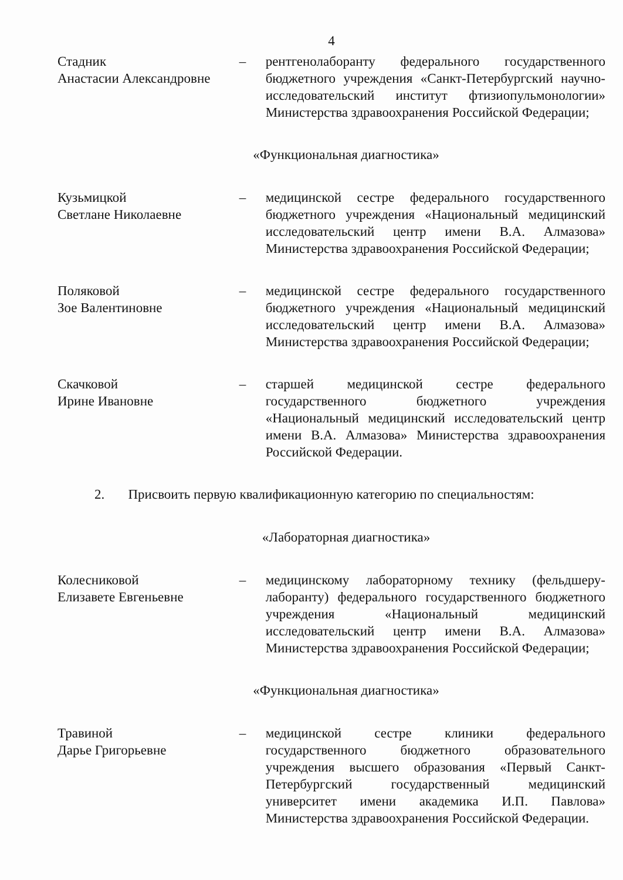4
Стадник
Анастасии Александровне
– рентгенолаборанту федерального государственного бюджетного учреждения «Санкт-Петербургский научно-исследовательский институт фтизиопульмонологии» Министерства здравоохранения Российской Федерации;
«Функциональная диагностика»
Кузьмицкой
Светлане Николаевне
– медицинской сестре федерального государственного бюджетного учреждения «Национальный медицинский исследовательский центр имени В.А. Алмазова» Министерства здравоохранения Российской Федерации;
Поляковой
Зое Валентиновне
– медицинской сестре федерального государственного бюджетного учреждения «Национальный медицинский исследовательский центр имени В.А. Алмазова» Министерства здравоохранения Российской Федерации;
Скачковой
Ирине Ивановне
– старшей медицинской сестре федерального государственного бюджетного учреждения «Национальный медицинский исследовательский центр имени В.А. Алмазова» Министерства здравоохранения Российской Федерации.
2. Присвоить первую квалификационную категорию по специальностям:
«Лабораторная диагностика»
Колесниковой
Елизавете Евгеньевне
– медицинскому лабораторному технику (фельдшеру-лаборанту) федерального государственного бюджетного учреждения «Национальный медицинский исследовательский центр имени В.А. Алмазова» Министерства здравоохранения Российской Федерации;
«Функциональная диагностика»
Травиной
Дарье Григорьевне
– медицинской сестре клиники федерального государственного бюджетного образовательного учреждения высшего образования «Первый Санкт-Петербургский государственный медицинский университет имени академика И.П. Павлова» Министерства здравоохранения Российской Федерации.